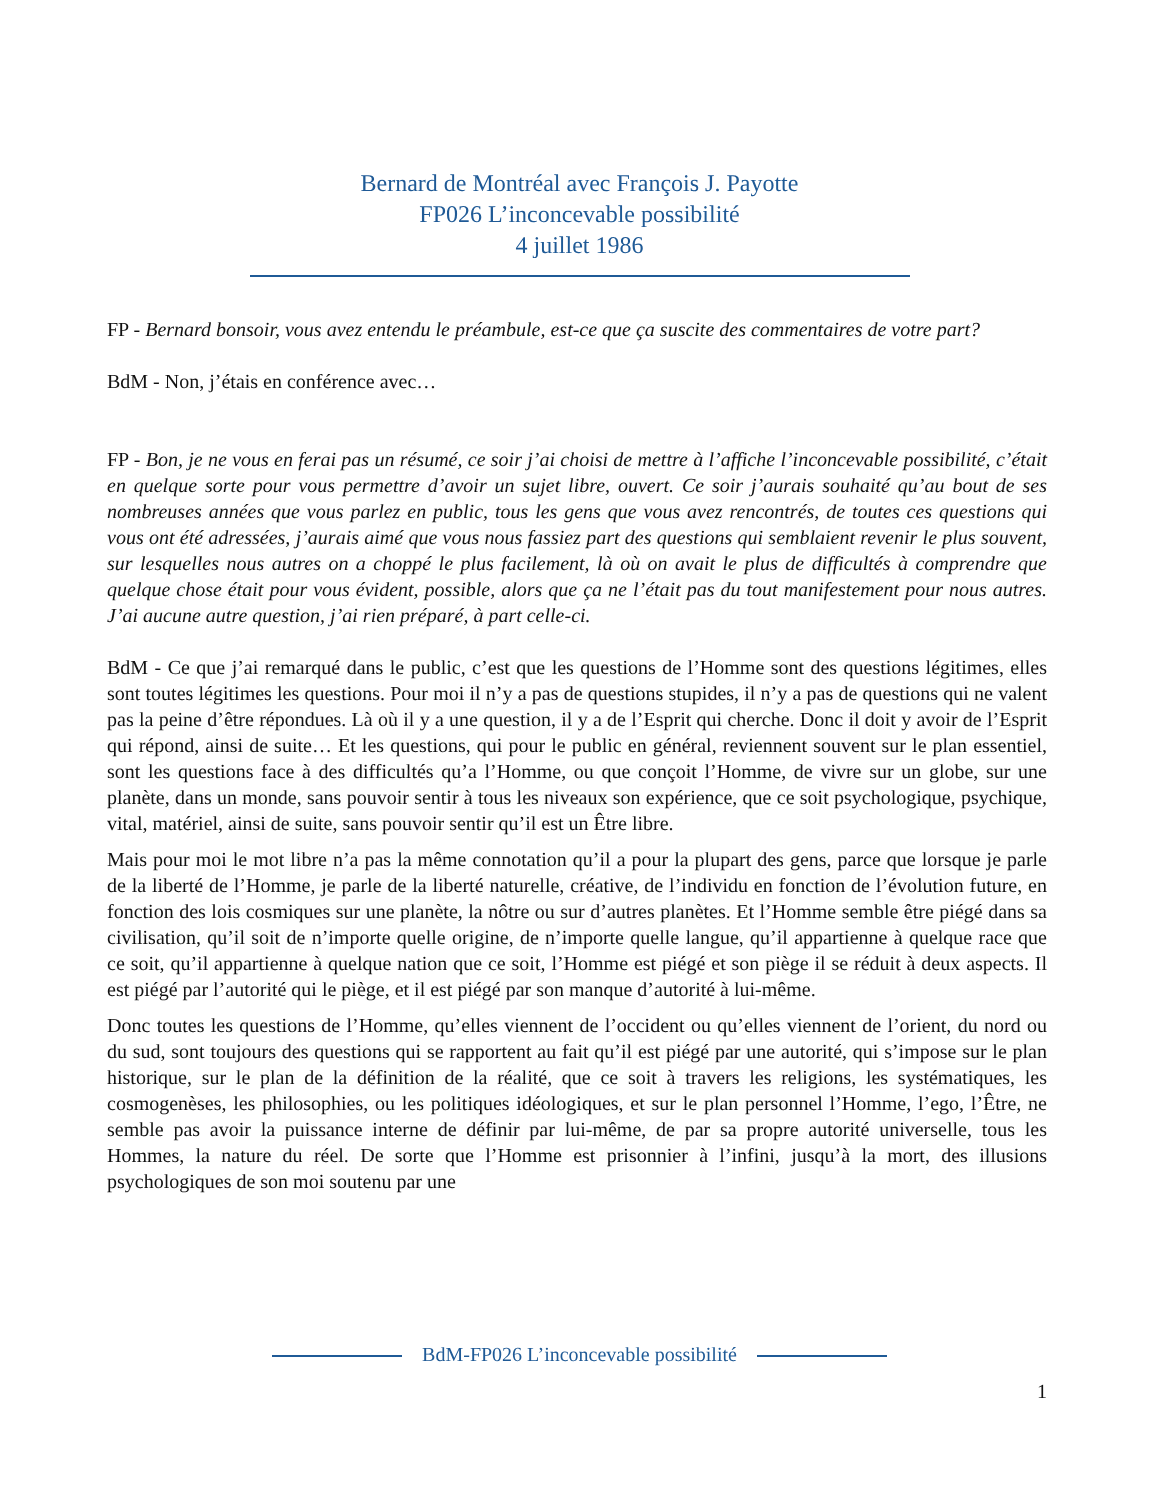Bernard de Montréal avec François J. Payotte
FP026 L’inconcevable possibilité
4 juillet 1986
FP - Bernard bonsoir, vous avez entendu le préambule, est-ce que ça suscite des commentaires de votre part?
BdM - Non, j’étais en conférence avec…
FP - Bon, je ne vous en ferai pas un résumé, ce soir j’ai choisi de mettre à l’affiche l’inconcevable possibilité, c’était en quelque sorte pour vous permettre d’avoir un sujet libre, ouvert. Ce soir j’aurais souhaité qu’au bout de ses nombreuses années que vous parlez en public, tous les gens que vous avez rencontrés, de toutes ces questions qui vous ont été adressées, j’aurais aimé que vous nous fassiez part des questions qui semblaient revenir le plus souvent, sur lesquelles nous autres on a choppé le plus facilement, là où on avait le plus de difficultés à comprendre que quelque chose était pour vous évident, possible, alors que ça ne l’était pas du tout manifestement pour nous autres. J’ai aucune autre question, j’ai rien préparé, à part celle-ci.
BdM - Ce que j’ai remarqué dans le public, c’est que les questions de l’Homme sont des questions légitimes, elles sont toutes légitimes les questions. Pour moi il n’y a pas de questions stupides, il n’y a pas de questions qui ne valent pas la peine d’être répondues. Là où il y a une question, il y a de l’Esprit qui cherche. Donc il doit y avoir de l’Esprit qui répond, ainsi de suite… Et les questions, qui pour le public en général, reviennent souvent sur le plan essentiel, sont les questions face à des difficultés qu’a l’Homme, ou que conçoit l’Homme, de vivre sur un globe, sur une planète, dans un monde, sans pouvoir sentir à tous les niveaux son expérience, que ce soit psychologique, psychique, vital, matériel, ainsi de suite, sans pouvoir sentir qu’il est un Être libre.
Mais pour moi le mot libre n’a pas la même connotation qu’il a pour la plupart des gens, parce que lorsque je parle de la liberté de l’Homme, je parle de la liberté naturelle, créative, de l’individu en fonction de l’évolution future, en fonction des lois cosmiques sur une planète, la nôtre ou sur d’autres planètes. Et l’Homme semble être piégé dans sa civilisation, qu’il soit de n’importe quelle origine, de n’importe quelle langue, qu’il appartienne à quelque race que ce soit, qu’il appartienne à quelque nation que ce soit, l’Homme est piégé et son piège il se réduit à deux aspects. Il est piégé par l’autorité qui le piège, et il est piégé par son manque d’autorité à lui-même.
Donc toutes les questions de l’Homme, qu’elles viennent de l’occident ou qu’elles viennent de l’orient, du nord ou du sud, sont toujours des questions qui se rapportent au fait qu’il est piégé par une autorité, qui s’impose sur le plan historique, sur le plan de la définition de la réalité, que ce soit à travers les religions, les systématiques, les cosmogenèses, les philosophies, ou les politiques idéologiques, et sur le plan personnel l’Homme, l’ego, l’Être, ne semble pas avoir la puissance interne de définir par lui-même, de par sa propre autorité universelle, tous les Hommes, la nature du réel. De sorte que l’Homme est prisonnier à l’infini, jusqu’à la mort, des illusions psychologiques de son moi soutenu par une
BdM-FP026 L’inconcevable possibilité
1